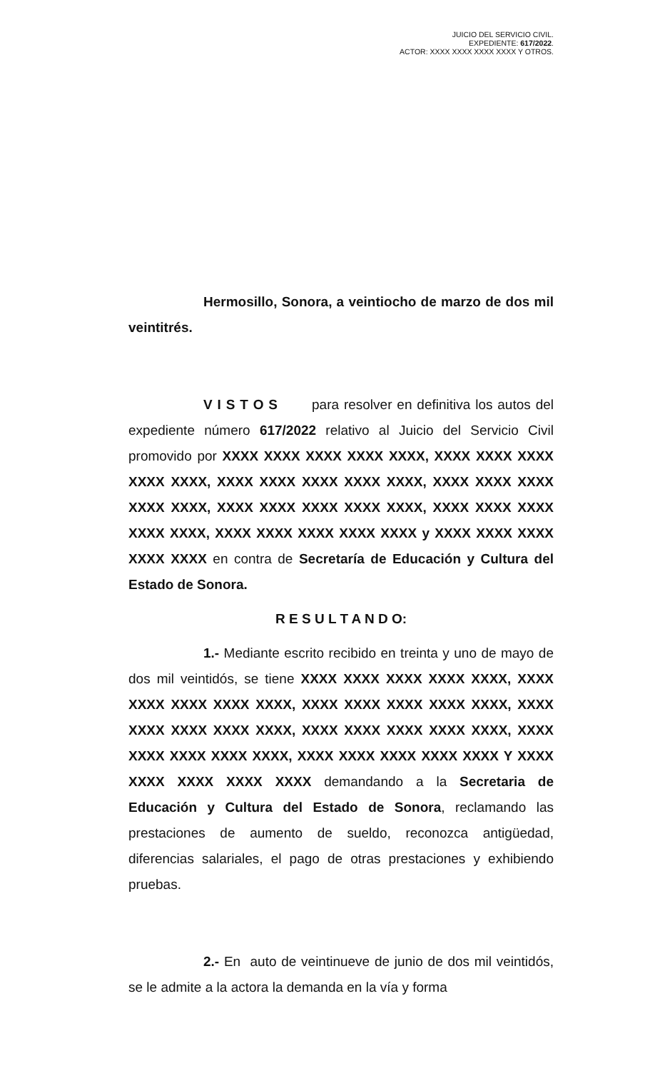JUICIO DEL SERVICIO CIVIL.
EXPEDIENTE: 617/2022.
ACTOR: XXXX XXXX XXXX XXXX Y OTROS.
Hermosillo, Sonora, a veintiocho de marzo de dos mil veintitrés.
V I S T O S para resolver en definitiva los autos del expediente número 617/2022 relativo al Juicio del Servicio Civil promovido por XXXX XXXX XXXX XXXX XXXX, XXXX XXXX XXXX XXXX XXXX, XXXX XXXX XXXX XXXX XXXX, XXXX XXXX XXXX XXXX XXXX, XXXX XXXX XXXX XXXX XXXX, XXXX XXXX XXXX XXXX XXXX, XXXX XXXX XXXX XXXX XXXX y XXXX XXXX XXXX XXXX XXXX en contra de Secretaría de Educación y Cultura del Estado de Sonora.
R E S U L T A N D O:
1.- Mediante escrito recibido en treinta y uno de mayo de dos mil veintidós, se tiene XXXX XXXX XXXX XXXX XXXX, XXXX XXXX XXXX XXXX XXXX, XXXX XXXX XXXX XXXX XXXX, XXXX XXXX XXXX XXXX XXXX, XXXX XXXX XXXX XXXX XXXX, XXXX XXXX XXXX XXXX XXXX, XXXX XXXX XXXX XXXX XXXX Y XXXX XXXX XXXX XXXX XXXX demandando a la Secretaria de Educación y Cultura del Estado de Sonora, reclamando las prestaciones de aumento de sueldo, reconozca antigüedad, diferencias salariales, el pago de otras prestaciones y exhibiendo pruebas.
2.- En auto de veintinueve de junio de dos mil veintidós, se le admite a la actora la demanda en la vía y forma